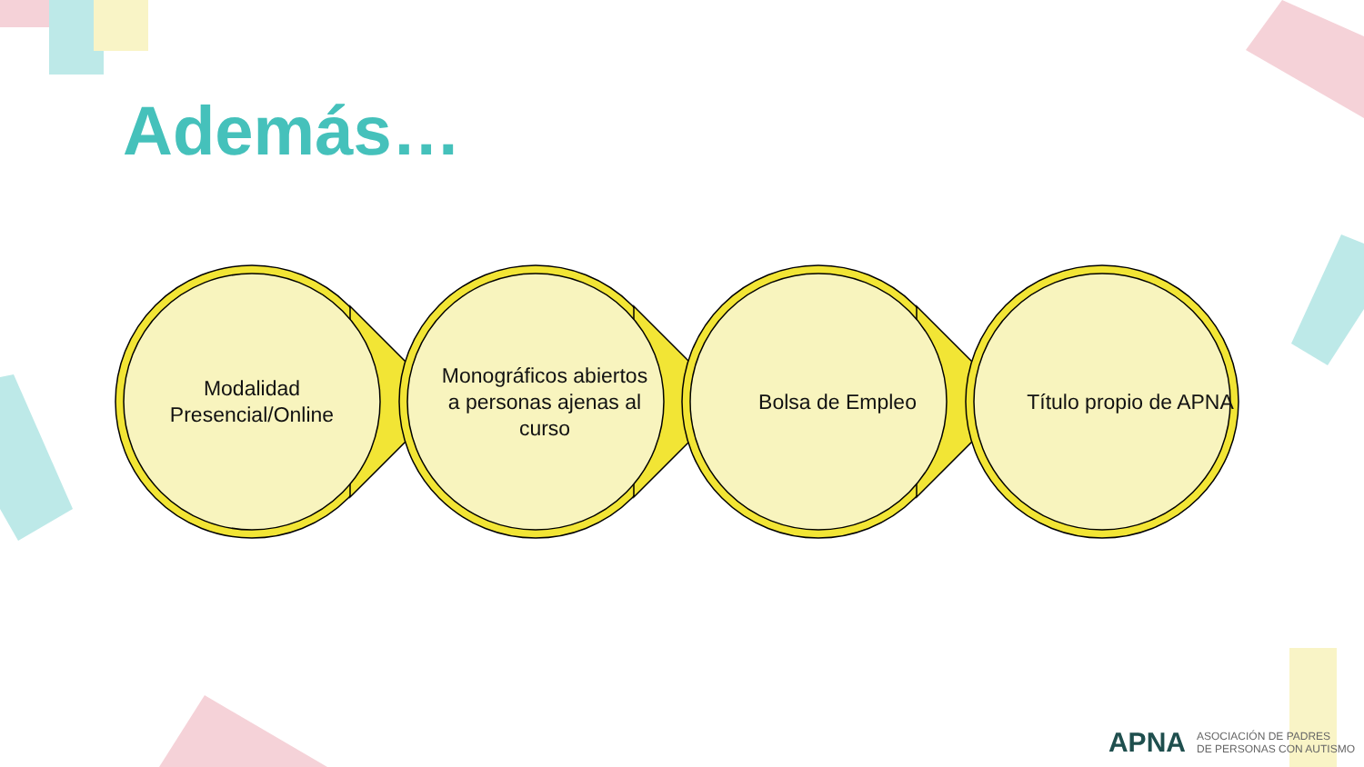Además…
Modalidad Presencial/Online
Monográficos abiertos a personas ajenas al curso
Bolsa de Empleo Título propio de APNA
APNA ASOCIACIÓN DE PADRES
DE PERSONAS CON AUTISMO